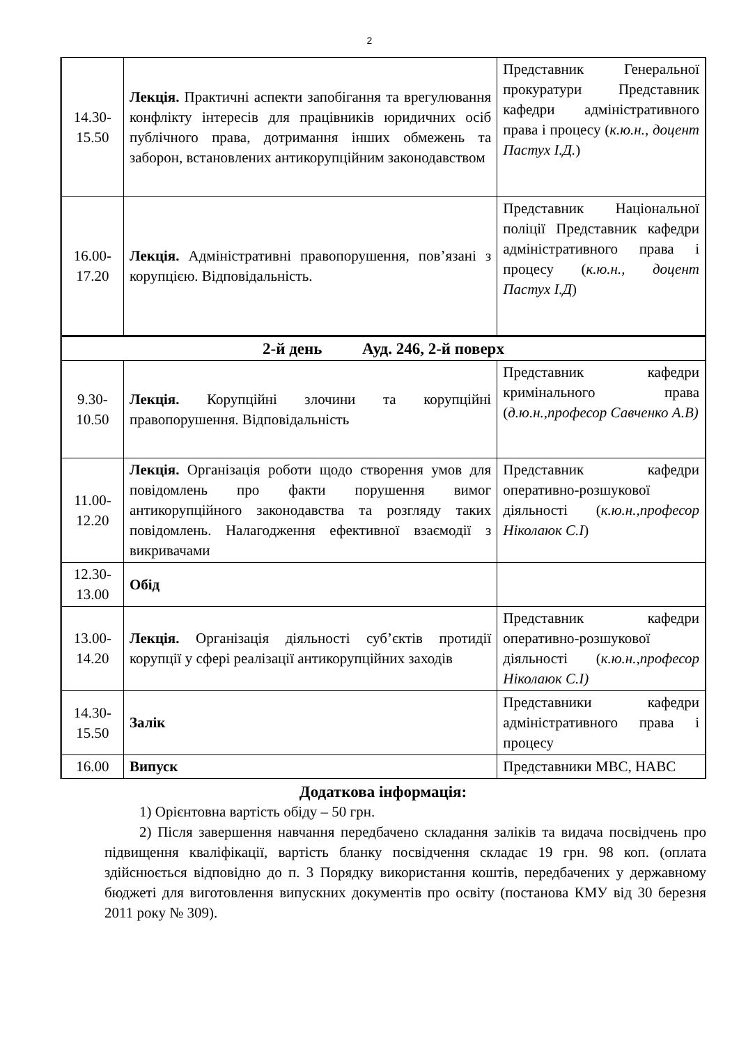2
| 14.30- 15.50 | Лекція. Практичні аспекти запобігання та врегулювання конфлікту інтересів для працівників юридичних осіб публічного права, дотримання інших обмежень та заборон, встановлених антикорупційним законодавством | Представник Генеральної прокуратури Представник кафедри адміністративного права і процесу ( к.ю.н., доцент Пастух І.Д. ) |
| 16.00- 17.20 | Лекція. Адміністративні правопорушення, пов’язані з корупцією. Відповідальність. | Представник Національної поліції Представник кафедри адміністративного права і процесу ( к.ю.н., доцент Пастух І.Д ) |
| 2-й день Ауд. 246, 2-й поверх | | |
| 9.30- 10.50 | Лекція. Корупційні злочини та корупційні правопорушення. Відповідальність | Представник кафедри кримінального права ( д.ю.н.,професор Савченко А.В) |
| 11.00- 12.20 | Лекція. Організація роботи щодо створення умов для повідомлень про факти порушення вимог антикорупційного законодавства та розгляду таких повідомлень. Налагодження ефективної взаємодії з викривачами | Представник кафедри оперативно-розшукової діяльності ( к.ю.н.,професор Ніколаюк С.І ) |
| 12.30- 13.00 | Обід | |
| 13.00- 14.20 | Лекція. Організація діяльності суб’єктів протидії корупції у сфері реалізації антикорупційних заходів | Представник кафедри оперативно-розшукової діяльності ( к.ю.н.,професор Ніколаюк С.І) |
| 14.30- 15.50 | Залік | Представники кафедри адміністративного права і процесу |
| 16.00 | Випуск | Представники МВС, НАВС |
Додаткова інформація:
1) Орієнтовна вартість обіду – 50 грн.
2) Після завершення навчання передбачено складання заліків та видача посвідчень про підвищення кваліфікації, вартість бланку посвідчення складає 19 грн. 98 коп. (оплата здійснюється відповідно до п. 3 Порядку використання коштів, передбачених у державному бюджеті для виготовлення випускних документів про освіту (постанова КМУ від 30 березня 2011 року № 309).